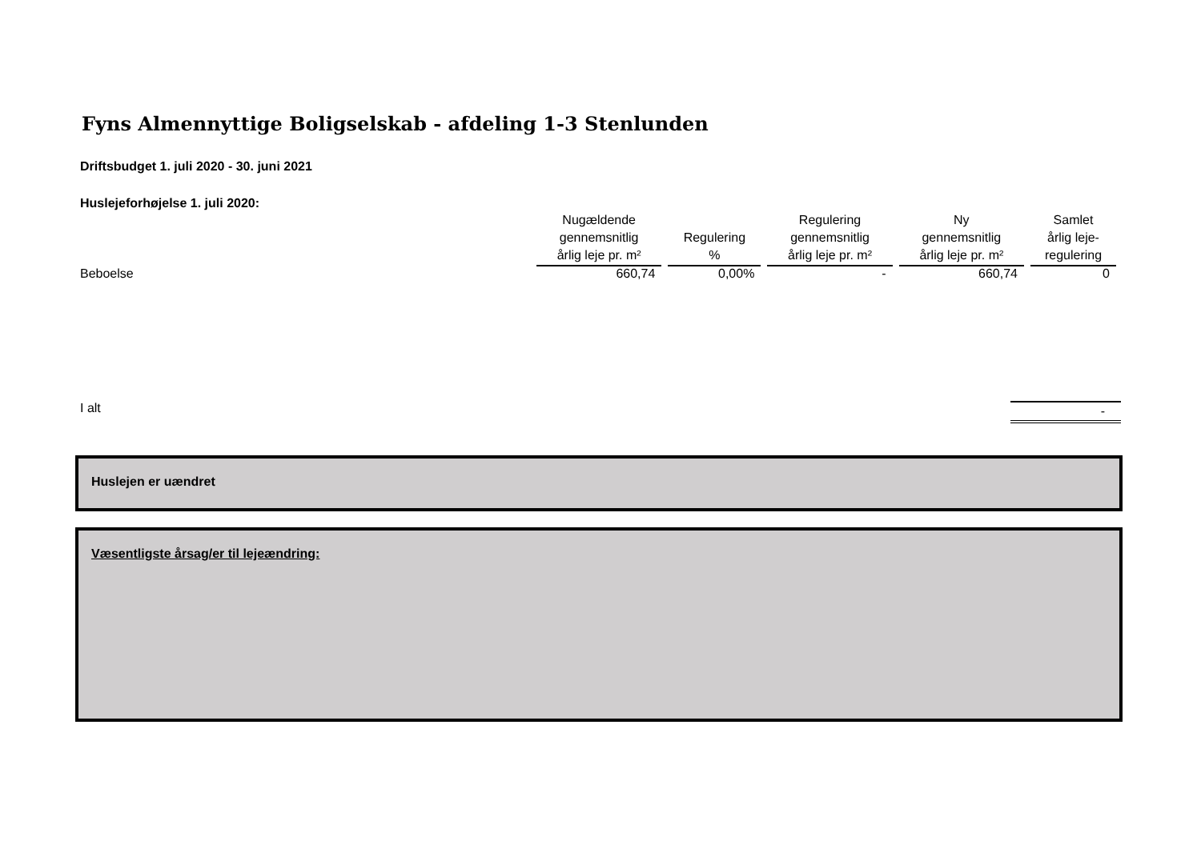Fyns Almennyttige Boligselskab - afdeling 1-3 Stenlunden
Driftsbudget 1. juli 2020 - 30. juni 2021
Huslejeforhøjelse 1. juli 2020:
| | Nugældende gennemsnitlig årlig leje pr. m² | Regulering % | Regulering gennemsnitlig årlig leje pr. m² | Ny gennemsnitlig årlig leje pr. m² | Samlet årlig leje- regulering |
| --- | --- | --- | --- | --- | --- |
| Beboelse | 660,74 | 0,00% | - | 660,74 | 0 |
I alt -
Huslejen er uændret
Væsentligste årsag/er til lejeændring: